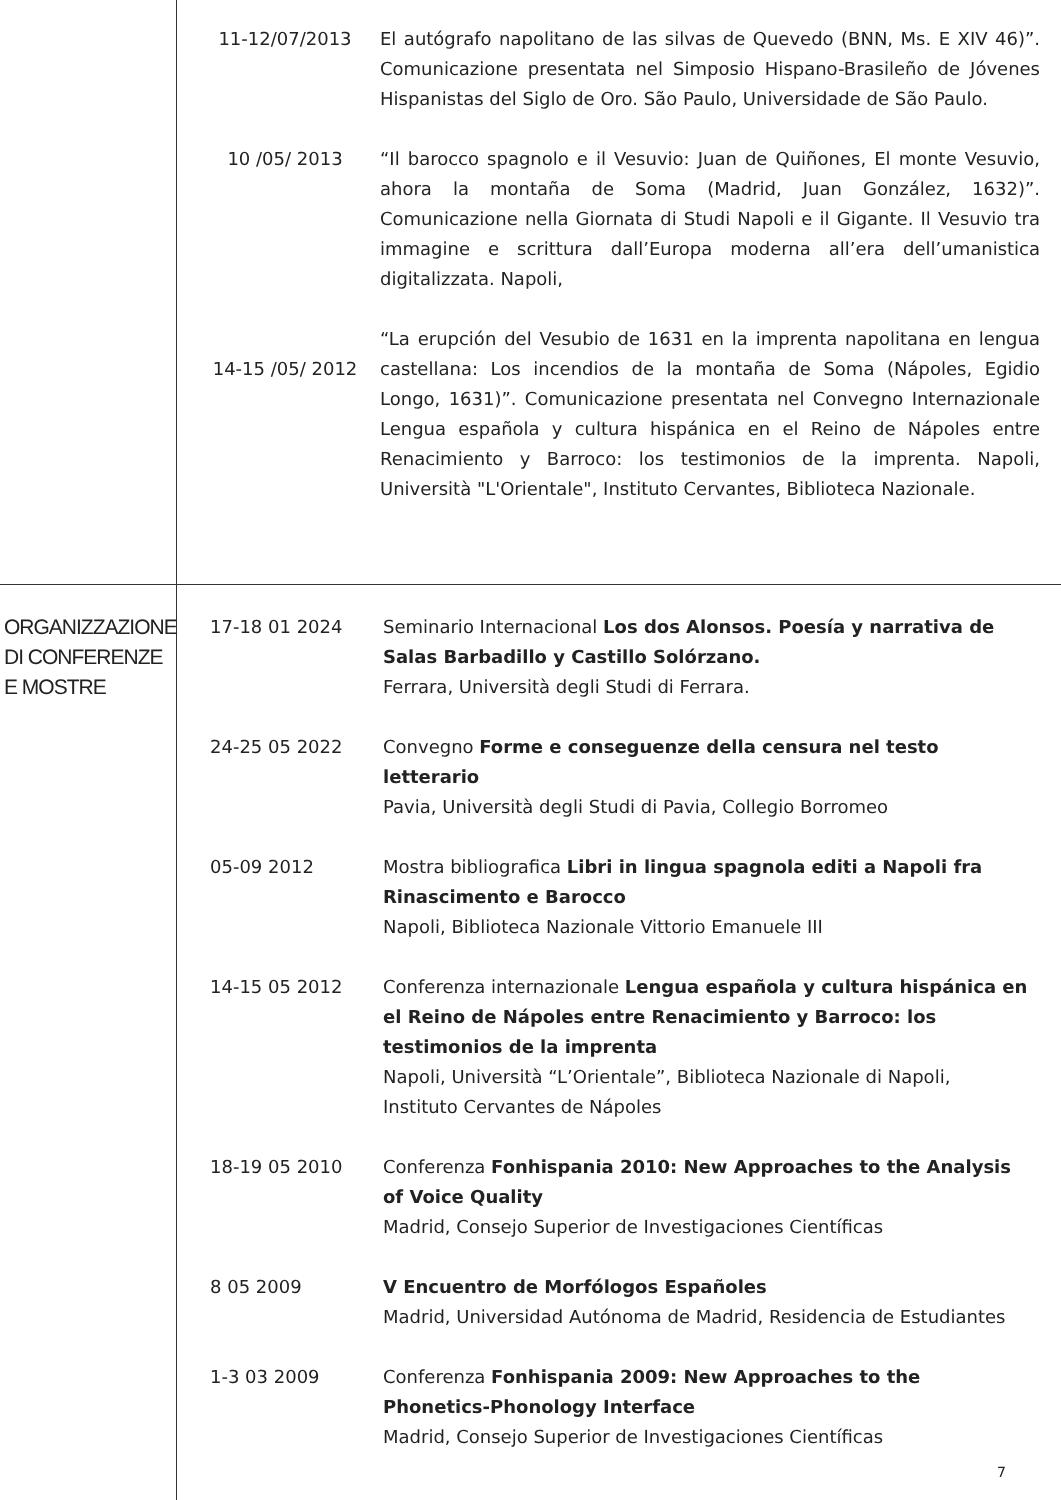11-12/07/2013 El autógrafo napolitano de las silvas de Quevedo (BNN, Ms. E XIV 46)”. Comunicazione presentata nel Simposio Hispano-Brasileño de Jóvenes Hispanistas del Siglo de Oro. São Paulo, Universidade de São Paulo.
10 /05/ 2013 “Il barocco spagnolo e il Vesuvio: Juan de Quiñones, El monte Vesuvio, ahora la montaña de Soma (Madrid, Juan González, 1632)”. Comunicazione nella Giornata di Studi Napoli e il Gigante. Il Vesuvio tra immagine e scrittura dall’Europa moderna all’era dell’umanistica digitalizzata. Napoli,
14-15 /05/ 2012
“La erupción del Vesubio de 1631 en la imprenta napolitana en lengua castellana: Los incendios de la montaña de Soma (Nápoles, Egidio Longo, 1631)”. Comunicazione presentata nel Convegno Internazionale Lengua española y cultura hispánica en el Reino de Nápoles entre Renacimiento y Barroco: los testimonios de la imprenta. Napoli, Università "L'Orientale", Instituto Cervantes, Biblioteca Nazionale.
ORGANIZZAZIONE DI CONFERENZE E MOSTRE
17-18 01 2024 Seminario Internacional Los dos Alonsos. Poesía y narrativa de Salas Barbadillo y Castillo Solórzano.
Ferrara, Università degli Studi di Ferrara.
24-25 05 2022 Convegno Forme e conseguenze della censura nel testo letterario
Pavia, Università degli Studi di Pavia, Collegio Borromeo
05-09 2012 Mostra bibliografica Libri in lingua spagnola editi a Napoli fra Rinascimento e Barocco
Napoli, Biblioteca Nazionale Vittorio Emanuele III
14-15 05 2012 Conferenza internazionale Lengua española y cultura hispánica en el Reino de Nápoles entre Renacimiento y Barroco: los testimonios de la imprenta
Napoli, Università “L’Orientale”, Biblioteca Nazionale di Napoli, Instituto Cervantes de Nápoles
18-19 05 2010 Conferenza Fonhispania 2010: New Approaches to the Analysis of Voice Quality
Madrid, Consejo Superior de Investigaciones Científicas
8 05 2009 V Encuentro de Morfólogos Españoles
Madrid, Universidad Autónoma de Madrid, Residencia de Estudiantes
1-3 03 2009 Conferenza Fonhispania 2009: New Approaches to the Phonetics-Phonology Interface
Madrid, Consejo Superior de Investigaciones Científicas
7